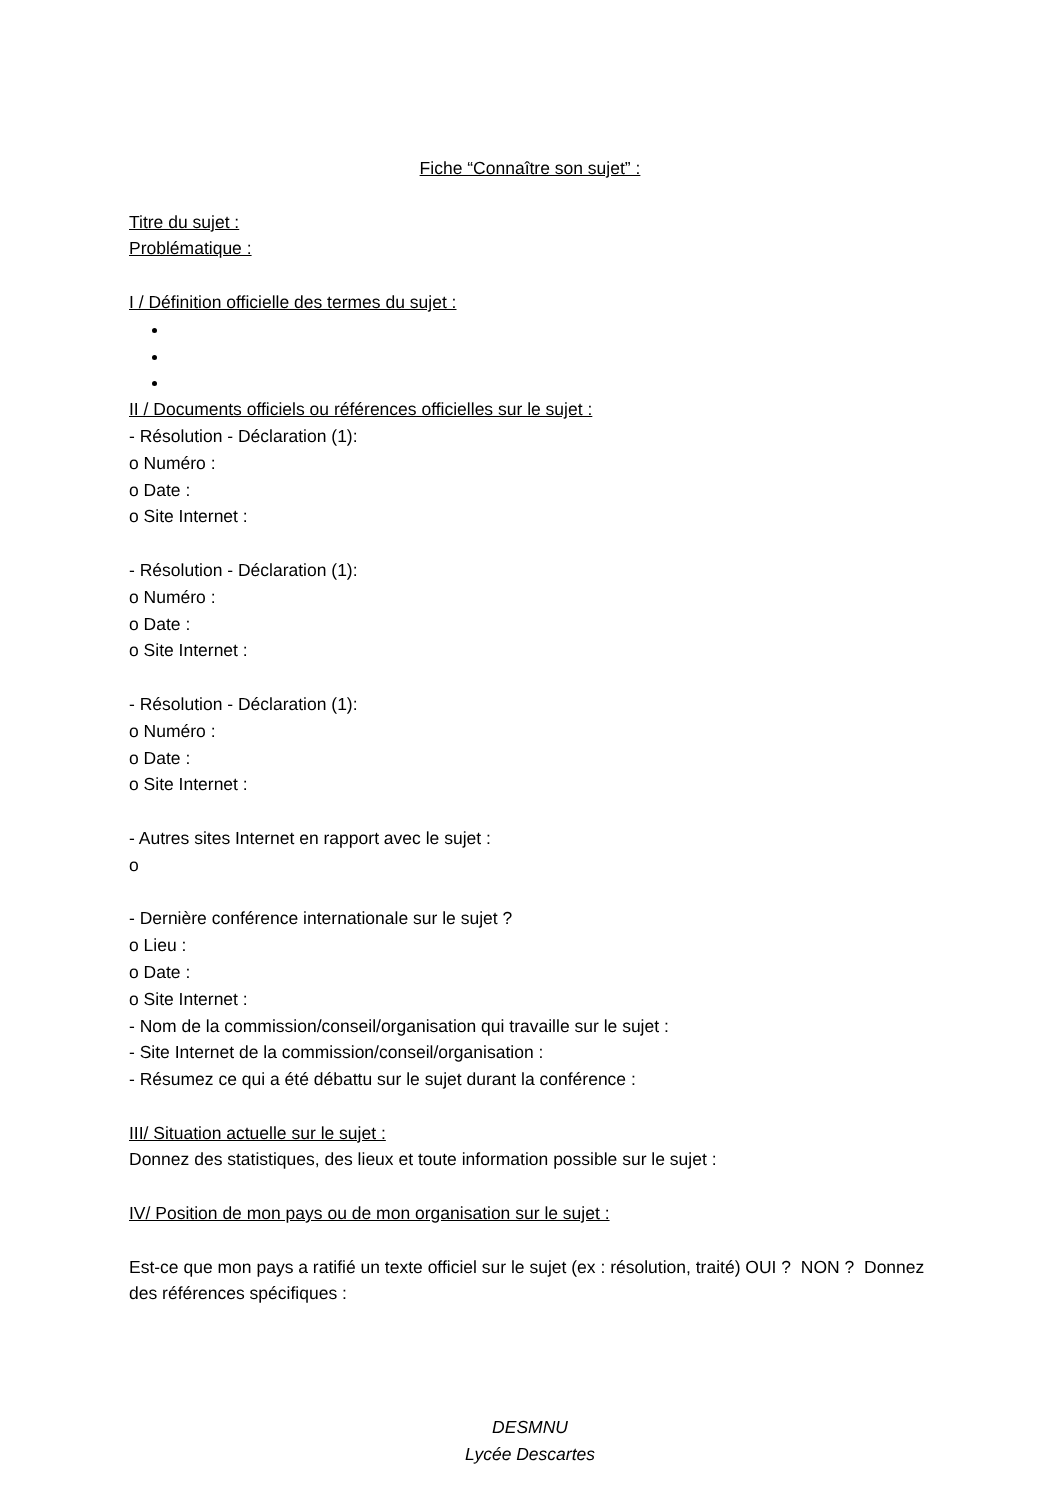Fiche “Connaître son sujet” :
Titre du sujet :
Problématique :
I / Définition officielle des termes du sujet :
II / Documents officiels ou références officielles sur le sujet :
- Résolution - Déclaration (1):
o Numéro :
o Date :
o Site Internet :
- Résolution - Déclaration (1):
o Numéro :
o Date :
o Site Internet :
- Résolution - Déclaration (1):
o Numéro :
o Date :
o Site Internet :
- Autres sites Internet en rapport avec le sujet :
o
- Dernière conférence internationale sur le sujet ?
o Lieu :
o Date :
o Site Internet :
- Nom de la commission/conseil/organisation qui travaille sur le sujet :
- Site Internet de la commission/conseil/organisation :
- Résumez ce qui a été débattu sur le sujet durant la conférence :
III/ Situation actuelle sur le sujet :
Donnez des statistiques, des lieux et toute information possible sur le sujet :
IV/ Position de mon pays ou de mon organisation sur le sujet :
Est-ce que mon pays a ratifié un texte officiel sur le sujet (ex : résolution, traité) OUI ? NON ? Donnez des références spécifiques :
DESMNU
Lycée Descartes